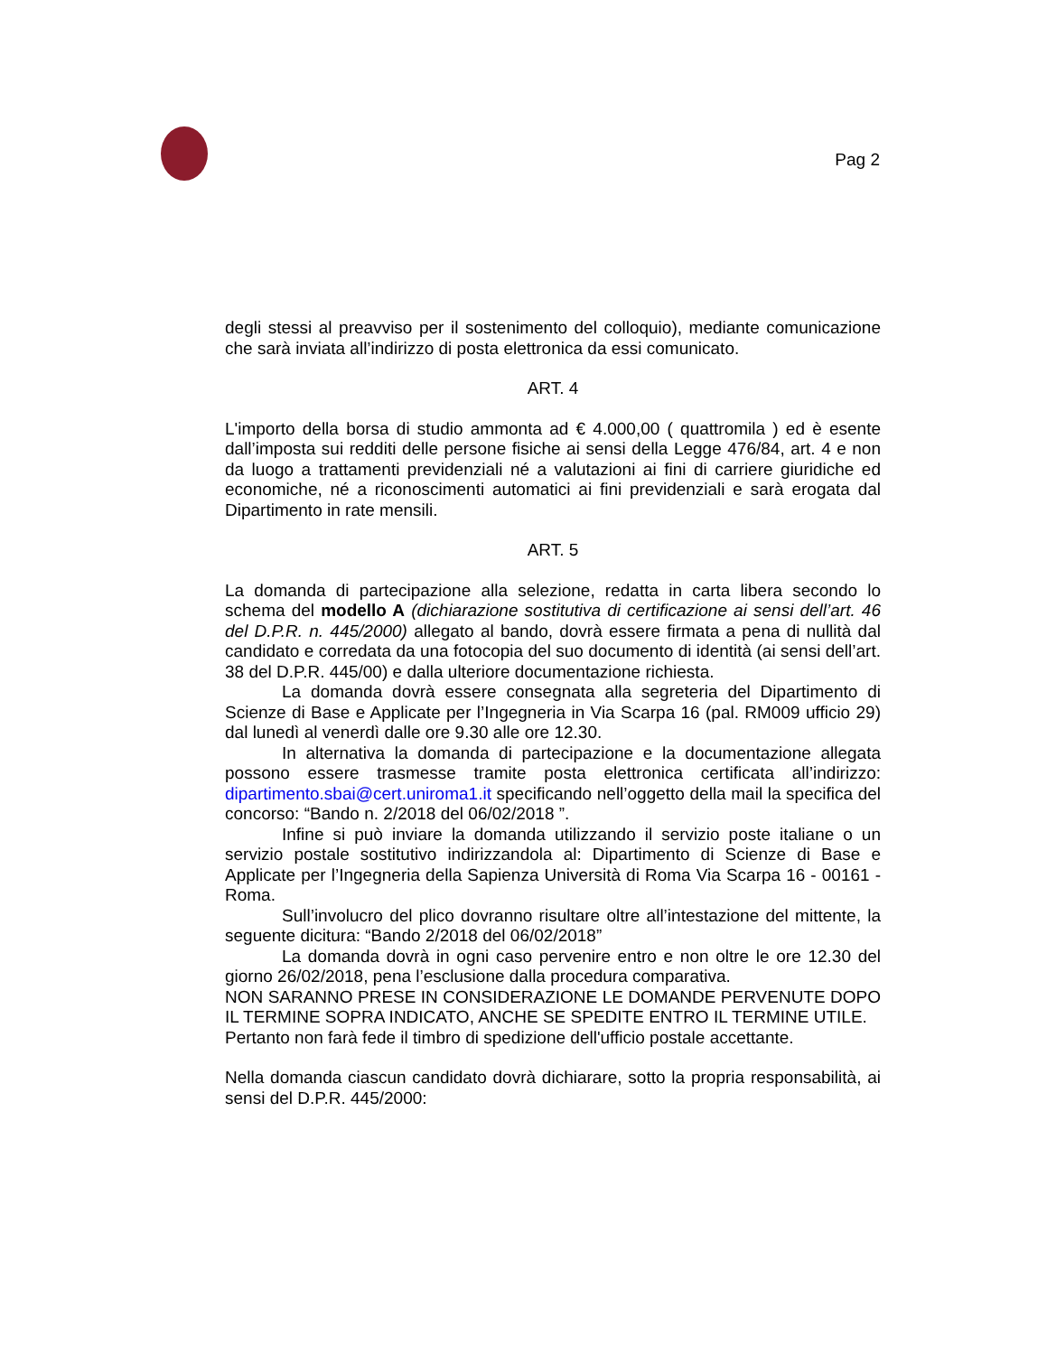Pag 2
degli stessi al preavviso per il sostenimento del colloquio), mediante comunicazione che sarà inviata all’indirizzo di posta elettronica da essi comunicato.
ART. 4
L'importo della borsa di studio ammonta ad € 4.000,00 ( quattromila ) ed è esente dall’imposta sui redditi delle persone fisiche ai sensi della Legge 476/84, art. 4 e non da luogo a trattamenti previdenziali né a valutazioni ai fini di carriere giuridiche ed economiche, né a riconoscimenti automatici ai fini previdenziali e sarà erogata dal Dipartimento in rate mensili.
ART. 5
La domanda di partecipazione alla selezione, redatta in carta libera secondo lo schema del modello A (dichiarazione sostitutiva di certificazione ai sensi dell’art. 46 del D.P.R. n. 445/2000) allegato al bando, dovrà essere firmata a pena di nullità dal candidato e corredata da una fotocopia del suo documento di identità (ai sensi dell’art. 38 del D.P.R. 445/00) e dalla ulteriore documentazione richiesta.
La domanda dovrà essere consegnata alla segreteria del Dipartimento di Scienze di Base e Applicate per l’Ingegneria in Via Scarpa 16 (pal. RM009 ufficio 29) dal lunedì al venerdì dalle ore 9.30 alle ore 12.30.
In alternativa la domanda di partecipazione e la documentazione allegata possono essere trasmesse tramite posta elettronica certificata all’indirizzo: dipartimento.sbai@cert.uniroma1.it specificando nell’oggetto della mail la specifica del concorso: “Bando n. 2/2018 del 06/02/2018 ”.
Infine si può inviare la domanda utilizzando il servizio poste italiane o un servizio postale sostitutivo indirizzandola al: Dipartimento di Scienze di Base e Applicate per l’Ingegneria della Sapienza Università di Roma Via Scarpa 16 - 00161 - Roma.
Sull’involucro del plico dovranno risultare oltre all’intestazione del mittente, la seguente dicitura: “Bando 2/2018 del 06/02/2018”
La domanda dovrà in ogni caso pervenire entro e non oltre le ore 12.30 del giorno 26/02/2018, pena l’esclusione dalla procedura comparativa.
NON SARANNO PRESE IN CONSIDERAZIONE LE DOMANDE PERVENUTE DOPO IL TERMINE SOPRA INDICATO, ANCHE SE SPEDITE ENTRO IL TERMINE UTILE.
Pertanto non farà fede il timbro di spedizione dell'ufficio postale accettante.
Nella domanda ciascun candidato dovrà dichiarare, sotto la propria responsabilità, ai sensi del D.P.R. 445/2000: